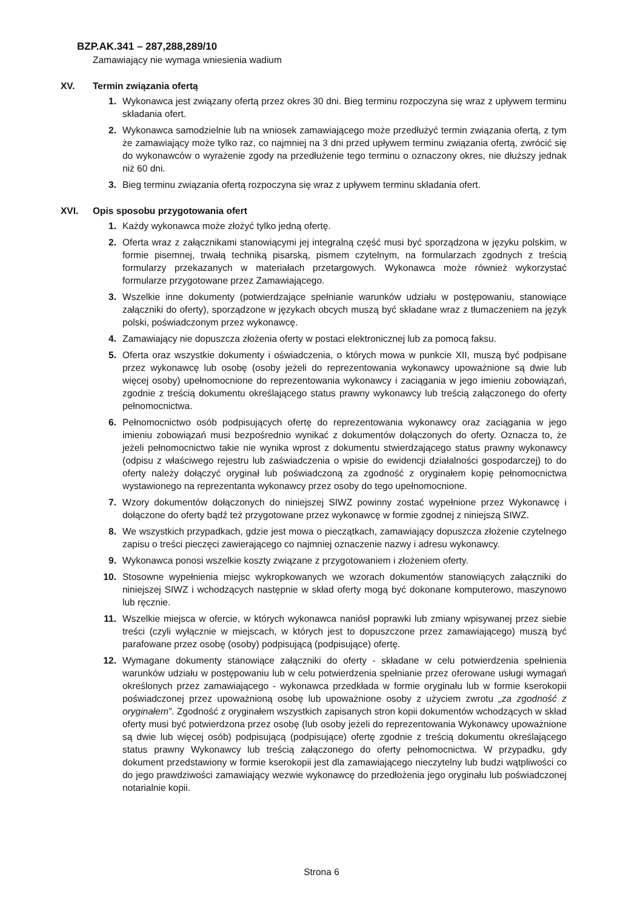BZP.AK.341 – 287,288,289/10
Zamawiający nie wymaga wniesienia wadium
XV. Termin związania ofertą
1. Wykonawca jest związany ofertą przez okres 30 dni. Bieg terminu rozpoczyna się wraz z upływem terminu składania ofert.
2. Wykonawca samodzielnie lub na wniosek zamawiającego może przedłużyć termin związania ofertą, z tym że zamawiający może tylko raz, co najmniej na 3 dni przed upływem terminu związania ofertą, zwrócić się do wykonawców o wyrażenie zgody na przedłużenie tego terminu o oznaczony okres, nie dłuższy jednak niż 60 dni.
3. Bieg terminu związania ofertą rozpoczyna się wraz z upływem terminu składania ofert.
XVI. Opis sposobu przygotowania ofert
1. Każdy wykonawca może złożyć tylko jedną ofertę.
2. Oferta wraz z załącznikami stanowiącymi jej integralną część musi być sporządzona w języku polskim, w formie pisemnej, trwałą techniką pisarską, pismem czytelnym, na formularzach zgodnych z treścią formularzy przekazanych w materiałach przetargowych. Wykonawca może również wykorzystać formularze przygotowane przez Zamawiającego.
3. Wszelkie inne dokumenty (potwierdzające spełnianie warunków udziału w postępowaniu, stanowiące załączniki do oferty), sporządzone w językach obcych muszą być składane wraz z tłumaczeniem na język polski, poświadczonym przez wykonawcę.
4. Zamawiający nie dopuszcza złożenia oferty w postaci elektronicznej lub za pomocą faksu.
5. Oferta oraz wszystkie dokumenty i oświadczenia, o których mowa w punkcie XII, muszą być podpisane przez wykonawcę lub osobę (osoby jeżeli do reprezentowania wykonawcy upoważnione są dwie lub więcej osoby) upełnomocnione do reprezentowania wykonawcy i zaciągania w jego imieniu zobowiązań, zgodnie z treścią dokumentu określającego status prawny wykonawcy lub treścią załączonego do oferty pełnomocnictwa.
6. Pełnomocnictwo osób podpisujących ofertę do reprezentowania wykonawcy oraz zaciągania w jego imieniu zobowiązań musi bezpośrednio wynikać z dokumentów dołączonych do oferty. Oznacza to, że jeżeli pełnomocnictwo takie nie wynika wprost z dokumentu stwierdzającego status prawny wykonawcy (odpisu z właściwego rejestru lub zaświadczenia o wpisie do ewidencji działalności gospodarczej) to do oferty należy dołączyć oryginał lub poświadczoną za zgodność z oryginałem kopię pełnomocnictwa wystawionego na reprezentanta wykonawcy przez osoby do tego upełnomocnione.
7. Wzory dokumentów dołączonych do niniejszej SIWZ powinny zostać wypełnione przez Wykonawcę i dołączone do oferty bądź też przygotowane przez wykonawcę w formie zgodnej z niniejszą SIWZ.
8. We wszystkich przypadkach, gdzie jest mowa o pieczątkach, zamawiający dopuszcza złożenie czytelnego zapisu o treści pieczęci zawierającego co najmniej oznaczenie nazwy i adresu wykonawcy.
9. Wykonawca ponosi wszelkie koszty związane z przygotowaniem i złożeniem oferty.
10. Stosowne wypełnienia miejsc wykropkowanych we wzorach dokumentów stanowiących załączniki do niniejszej SIWZ i wchodzących następnie w skład oferty mogą być dokonane komputerowo, maszynowo lub ręcznie.
11. Wszelkie miejsca w ofercie, w których wykonawca naniósł poprawki lub zmiany wpisywanej przez siebie treści (czyli wyłącznie w miejscach, w których jest to dopuszczone przez zamawiającego) muszą być parafowane przez osobę (osoby) podpisującą (podpisujące) ofertę.
12. Wymagane dokumenty stanowiące załączniki do oferty - składane w celu potwierdzenia spełnienia warunków udziału w postępowaniu lub w celu potwierdzenia spełnianie przez oferowane usługi wymagań określonych przez zamawiającego - wykonawca przedkłada w formie oryginału lub w formie kserokopii poświadczonej przez upoważnioną osobę lub upoważnione osoby z użyciem zwrotu „za zgodność z oryginałem”. Zgodność z oryginałem wszystkich zapisanych stron kopii dokumentów wchodzących w skład oferty musi być potwierdzona przez osobę (lub osoby jeżeli do reprezentowania Wykonawcy upoważnione są dwie lub więcej osób) podpisującą (podpisujące) ofertę zgodnie z treścią dokumentu określającego status prawny Wykonawcy lub treścią załączonego do oferty pełnomocnictwa. W przypadku, gdy dokument przedstawiony w formie kserokopii jest dla zamawiającego nieczytelny lub budzi wątpliwości co do jego prawdziwości zamawiający wezwie wykonawcę do przedłożenia jego oryginału lub poświadczonej notarialnie kopii.
Strona 6